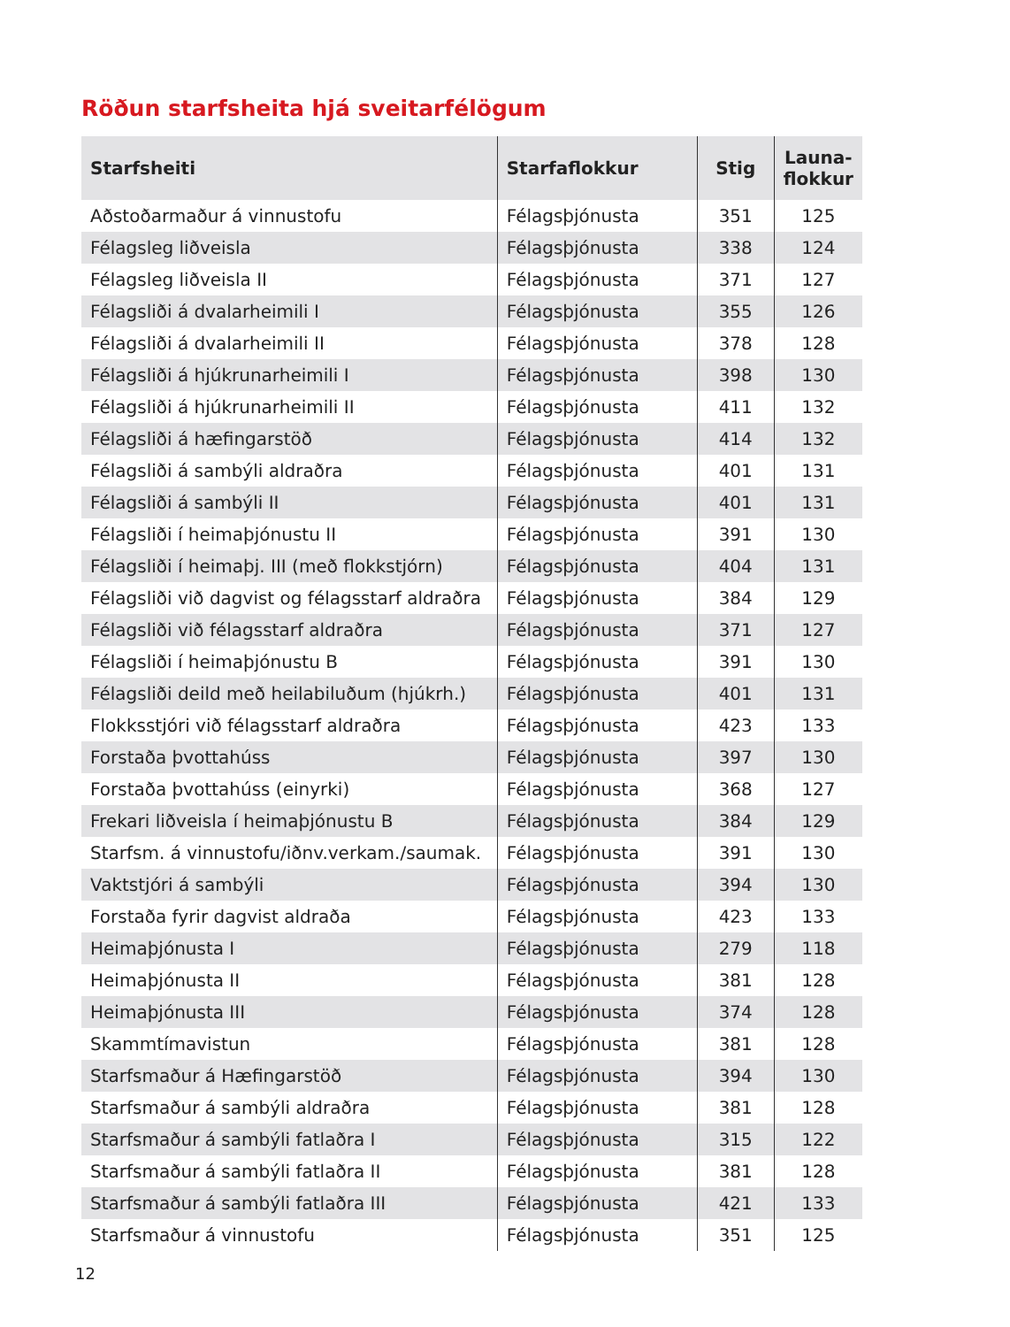Röðun starfsheita hjá sveitarfélögum
| Starfsheiti | Starfaflokkur | Stig | Launa- flokkur |
| --- | --- | --- | --- |
| Aðstoðarmaður á vinnustofu | Félagsþjónusta | 351 | 125 |
| Félagsleg liðveisla | Félagsþjónusta | 338 | 124 |
| Félagsleg liðveisla II | Félagsþjónusta | 371 | 127 |
| Félagsliði á dvalarheimili I | Félagsþjónusta | 355 | 126 |
| Félagsliði á dvalarheimili II | Félagsþjónusta | 378 | 128 |
| Félagsliði á hjúkrunarheimili I | Félagsþjónusta | 398 | 130 |
| Félagsliði á hjúkrunarheimili II | Félagsþjónusta | 411 | 132 |
| Félagsliði á hæfingarstöð | Félagsþjónusta | 414 | 132 |
| Félagsliði á sambýli aldraðra | Félagsþjónusta | 401 | 131 |
| Félagsliði á sambýli II | Félagsþjónusta | 401 | 131 |
| Félagsliði í heimaþjónustu II | Félagsþjónusta | 391 | 130 |
| Félagsliði í heimaþj. III (með flokkstjórn) | Félagsþjónusta | 404 | 131 |
| Félagsliði við dagvist og félagsstarf aldraðra | Félagsþjónusta | 384 | 129 |
| Félagsliði við félagsstarf aldraðra | Félagsþjónusta | 371 | 127 |
| Félagsliði í heimaþjónustu B | Félagsþjónusta | 391 | 130 |
| Félagsliði deild með heilabiluðum (hjúkrh.) | Félagsþjónusta | 401 | 131 |
| Flokksstjóri við félagsstarf aldraðra | Félagsþjónusta | 423 | 133 |
| Forstaða þvottahúss | Félagsþjónusta | 397 | 130 |
| Forstaða þvottahúss (einyrki) | Félagsþjónusta | 368 | 127 |
| Frekari liðveisla í heimaþjónustu B | Félagsþjónusta | 384 | 129 |
| Starfsm. á vinnustofu/iðnv.verkam./saumak. | Félagsþjónusta | 391 | 130 |
| Vaktstjóri á sambýli | Félagsþjónusta | 394 | 130 |
| Forstaða fyrir dagvist aldraða | Félagsþjónusta | 423 | 133 |
| Heimaþjónusta I | Félagsþjónusta | 279 | 118 |
| Heimaþjónusta II | Félagsþjónusta | 381 | 128 |
| Heimaþjónusta III | Félagsþjónusta | 374 | 128 |
| Skammtímavistun | Félagsþjónusta | 381 | 128 |
| Starfsmaður á Hæfingarstöð | Félagsþjónusta | 394 | 130 |
| Starfsmaður á sambýli aldraðra | Félagsþjónusta | 381 | 128 |
| Starfsmaður á sambýli fatlaðra I | Félagsþjónusta | 315 | 122 |
| Starfsmaður á sambýli fatlaðra II | Félagsþjónusta | 381 | 128 |
| Starfsmaður á sambýli fatlaðra III | Félagsþjónusta | 421 | 133 |
| Starfsmaður á vinnustofu | Félagsþjónusta | 351 | 125 |
12